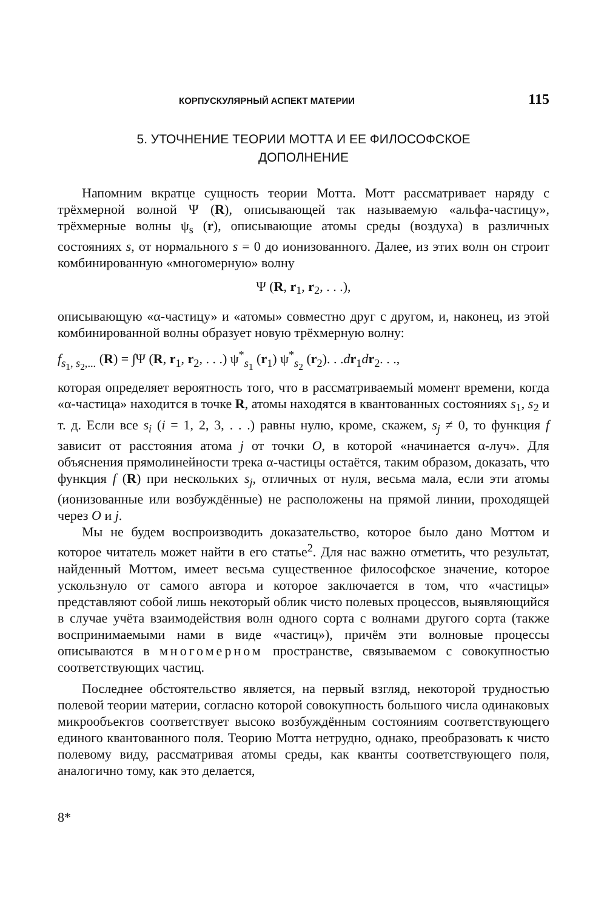КОРПУСКУЛЯРНЫЙ АСПЕКТ МАТЕРИИ 115
5. УТОЧНЕНИЕ ТЕОРИИ МОТТА И ЕЕ ФИЛОСОФСКОЕ
ДОПОЛНЕНИЕ
Напомним вкратце сущность теории Мотта. Мотт рассматривает наряду с трёхмерной волной Ψ (R), описывающей так называемую «альфа-частицу», трёхмерные волны ψ<sub>s</sub> (r), описывающие атомы среды (воздуха) в различных состояниях s, от нормального s = 0 до ионизованного. Далее, из этих волн он строит комбинированную «многомерную» волну
Ψ (R, r<sub>1</sub>, r<sub>2</sub>, . . .),
описывающую «α-частицу» и «атомы» совместно друг с другом, и, наконец, из этой комбинированной волны образует новую трёхмерную волну:
f<sub>s<sub>1</sub>, s<sub>2</sub>,...</sub> (R) = ∫Ψ (R, r<sub>1</sub>, r<sub>2</sub>, . . .) ψ<sup>*</sup><sub>s<sub>1</sub></sub> (r<sub>1</sub>) ψ<sup>*</sup><sub>s<sub>2</sub></sub> (r<sub>2</sub>). . .dr<sub>1</sub>dr<sub>2</sub>. . .,
которая определяет вероятность того, что в рассматриваемый момент времени, когда «α-частица» находится в точке R, атомы находятся в квантованных состояниях s<sub>1</sub>, s<sub>2</sub> и т. д. Если все s<sub>i</sub> (i = 1, 2, 3, . . .) равны нулю, кроме, скажем, s<sub>j</sub> ≠ 0, то функция f зависит от расстояния атома j от точки O, в которой «начинается α-луч». Для объяснения прямолинейности трека α-частицы остаётся, таким образом, доказать, что функция f (R) при нескольких s<sub>j</sub>, отличных от нуля, весьма мала, если эти атомы (ионизованные или возбуждённые) не расположены на прямой линии, проходящей через O и j.
Мы не будем воспроизводить доказательство, которое было дано Моттом и которое читатель может найти в его статье<sup>2</sup>. Для нас важно отметить, что результат, найденный Моттом, имеет весьма существенное философское значение, которое ускользнуло от самого автора и которое заключается в том, что «частицы» представляют собой лишь некоторый облик чисто полевых процессов, выявляющийся в случае учёта взаимодействия волн одного сорта с волнами другого сорта (также воспринимаемыми нами в виде «частиц»), причём эти волновые процессы описываются в многомерном пространстве, связываемом с совокупностью соответствующих частиц.
Последнее обстоятельство является, на первый взгляд, некоторой трудностью полевой теории материи, согласно которой совокупность большого числа одинаковых микрообъектов соответствует высоко возбуждённым состояниям соответствующего единого квантованного поля. Теорию Мотта нетрудно, однако, преобразовать к чисто полевому виду, рассматривая атомы среды, как кванты соответствующего поля, аналогично тому, как это делается,
8*